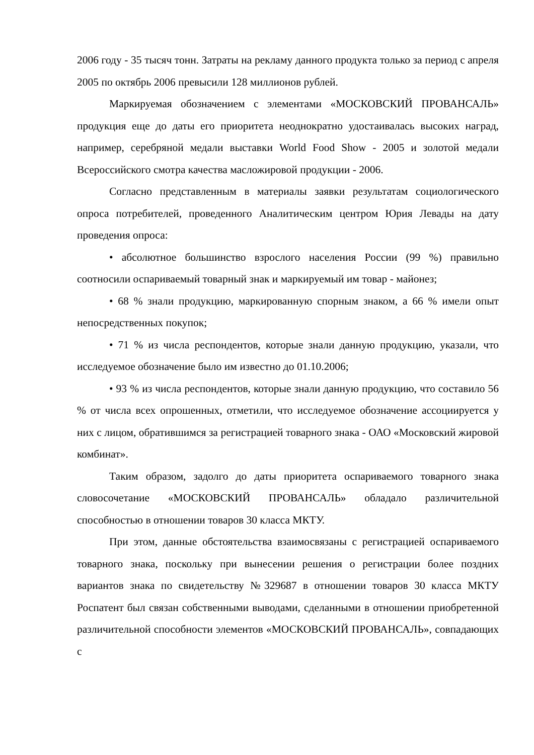2006 году - 35 тысяч тонн. Затраты на рекламу данного продукта только за период с апреля 2005 по октябрь 2006 превысили 128 миллионов рублей.
Маркируемая обозначением с элементами «МОСКОВСКИЙ ПРОВАНСАЛЬ» продукция еще до даты его приоритета неоднократно удостаивалась высоких наград, например, серебряной медали выставки World Food Show - 2005 и золотой медали Всероссийского смотра качества масложировой продукции - 2006.
Согласно представленным в материалы заявки результатам социологического опроса потребителей, проведенного Аналитическим центром Юрия Левады на дату проведения опроса:
• абсолютное большинство взрослого населения России (99 %) правильно соотносили оспариваемый товарный знак и маркируемый им товар - майонез;
• 68 % знали продукцию, маркированную спорным знаком, а 66 % имели опыт непосредственных покупок;
• 71 % из числа респондентов, которые знали данную продукцию, указали, что исследуемое обозначение было им известно до 01.10.2006;
• 93 % из числа респондентов, которые знали данную продукцию, что составило 56 % от числа всех опрошенных, отметили, что исследуемое обозначение ассоциируется у них с лицом, обратившимся за регистрацией товарного знака - ОАО «Московский жировой комбинат».
Таким образом, задолго до даты приоритета оспариваемого товарного знака словосочетание «МОСКОВСКИЙ ПРОВАНСАЛЬ» обладало различительной способностью в отношении товаров 30 класса МКТУ.
При этом, данные обстоятельства взаимосвязаны с регистрацией оспариваемого товарного знака, поскольку при вынесении решения о регистрации более поздних вариантов знака по свидетельству №329687 в отношении товаров 30 класса МКТУ Роспатент был связан собственными выводами, сделанными в отношении приобретенной различительной способности элементов «МОСКОВСКИЙ ПРОВАНСАЛЬ», совпадающих с